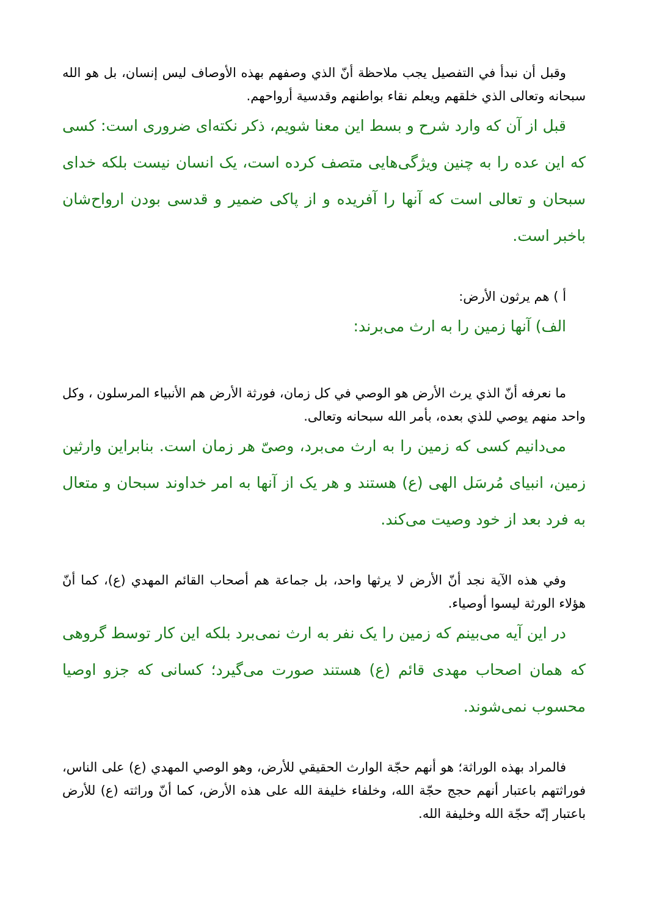وقبل أن نبدأ في التفصيل يجب ملاحظة أنّ الذي وصفهم بهذه الأوصاف ليس إنسان، بل هو الله سبحانه وتعالى الذي خلقهم ويعلم نقاء بواطنهم وقدسية أرواحهم.
قبل از آن كه وارد شرح و بسط اين معنا شويم، ذكر نكته‌ای ضروری است: كسی كه اين عده را به چنين ويژگی‌هايی متصف كرده است، يک انسان نيست بلكه خدای سبحان و تعالی است كه آنها را آفريده و از پاكی ضمير و قدسی بودن ارواح‌شان باخبر است.
أ ) هم يرثون الأرض:
الف) آنها زمين را به ارث می‌برند:
ما نعرفه أنّ الذي يرث الأرض هو الوصي في كل زمان، فورثة الأرض هم الأنبياء المرسلون ، وكل واحد منهم يوصي للذي بعده، بأمر الله سبحانه وتعالى.
می‌دانيم كسی كه زمين را به ارث می‌برد، وصیّ هر زمان است. بنابراين وارثين زمين، انبيای مُرسَل الهی (ع) هستند و هر يک از آنها به امر خداوند سبحان و متعال به فرد بعد از خود وصيت می‌كند.
وفي هذه الآية نجد أنّ الأرض لا يرثها واحد، بل جماعة هم أصحاب القائم المهدي (ع)، كما أنّ هؤلاء الورثة ليسوا أوصياء.
در اين آيه می‌بينم كه زمين را يک نفر به ارث نمی‌برد بلكه اين كار توسط گروهی كه همان اصحاب مهدی قائم (ع) هستند صورت می‌گيرد؛ كسانی كه جزو اوصيا محسوب نمی‌شوند.
فالمراد بهذه الوراثة؛ هو أنهم حجّة الوارث الحقيقي للأرض، وهو الوصي المهدي (ع) على الناس، فوراثتهم باعتبار أنهم حجج حجّة الله، وخلفاء خليفة الله على هذه الأرض، كما أنّ وراثته (ع) للأرض باعتبار إنّه حجّة الله وخليفة الله.